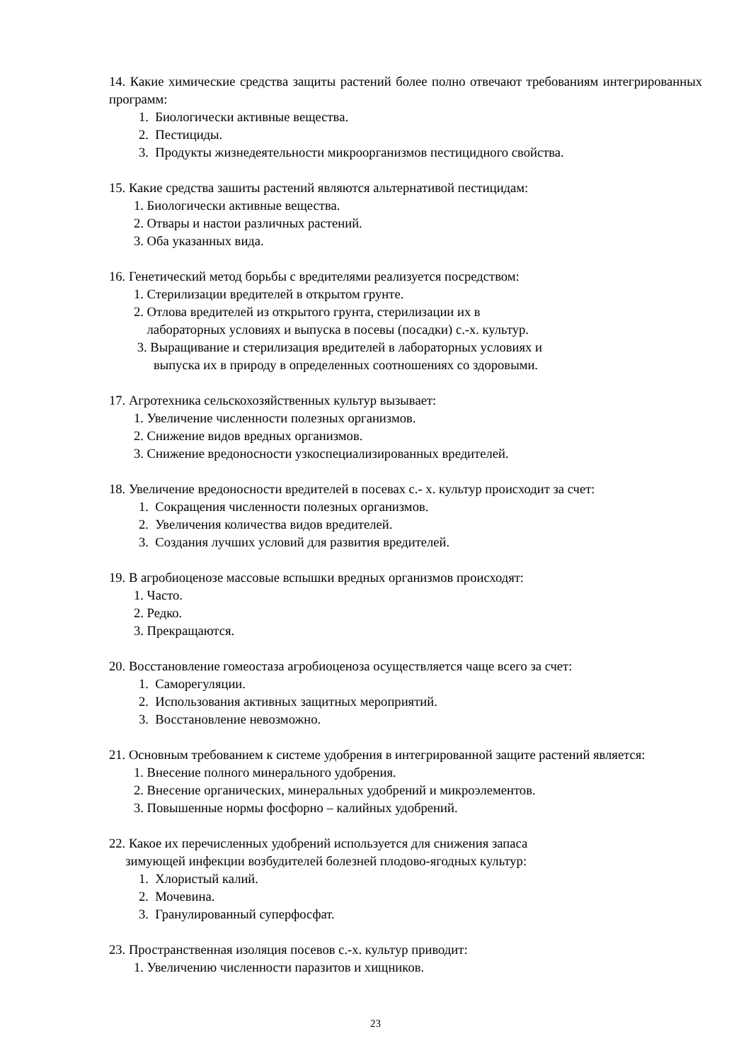14. Какие химические средства защиты растений более полно отвечают требованиям интегрированных программ:
1. Биологически активные вещества.
2. Пестициды.
3. Продукты жизнедеятельности микроорганизмов пестицидного свойства.
15. Какие средства зашиты растений являются альтернативой пестицидам:
1. Биологически активные вещества.
2. Отвары и настои различных растений.
3. Оба указанных вида.
16. Генетический метод борьбы с вредителями реализуется посредством:
1. Стерилизации вредителей в открытом грунте.
2. Отлова вредителей из открытого грунта, стерилизации их в
лабораторных условиях и выпуска в посевы (посадки) с.-х. культур.
3. Выращивание и стерилизация вредителей в лабораторных условиях и
выпуска их в природу в определенных соотношениях со здоровыми.
17. Агротехника сельскохозяйственных культур вызывает:
1. Увеличение численности полезных организмов.
2. Снижение видов вредных организмов.
3. Снижение вредоносности узкоспециализированных вредителей.
18. Увеличение вредоносности вредителей в посевах с.- х. культур происходит за счет:
1. Сокращения численности полезных организмов.
2. Увеличения количества видов вредителей.
3. Создания лучших условий для развития вредителей.
19. В агробиоценозе массовые вспышки вредных организмов происходят:
1. Часто.
2. Редко.
3. Прекращаются.
20. Восстановление гомеостаза агробиоценоза осуществляется чаще всего за счет:
1. Саморегуляции.
2. Использования активных защитных мероприятий.
3. Восстановление невозможно.
21. Основным требованием к системе удобрения в интегрированной защите растений является:
1. Внесение полного минерального удобрения.
2. Внесение органических, минеральных удобрений и микроэлементов.
3. Повышенные нормы фосфорно – калийных удобрений.
22. Какое их перечисленных удобрений используется для снижения запаса
зимующей инфекции возбудителей болезней плодово-ягодных культур:
1. Хлористый калий.
2. Мочевина.
3. Гранулированный суперфосфат.
23. Пространственная изоляция посевов с.-х. культур приводит:
1. Увеличению численности паразитов и хищников.
23